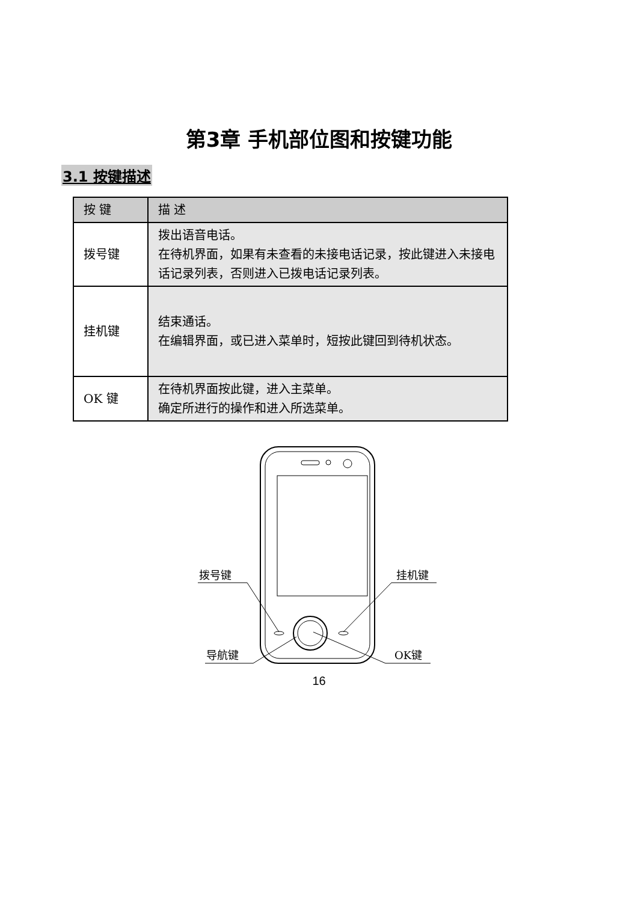第3章 手机部位图和按键功能
3.1 按键描述
| 按 键 | 描 述 |
| --- | --- |
| 拨号键 | 拨出语音电话。 在待机界面，如果有未查看的未接电话记录，按此键进入未接电话记录列表，否则进入已拨电话记录列表。 |
| 挂机键 | 结束通话。 在编辑界面，或已进入菜单时，短按此键回到待机状态。 |
| OK 键 | 在待机界面按此键，进入主菜单。 确定所进行的操作和进入所选菜单。 |
拨号键
挂机键
导航键
OK键
16